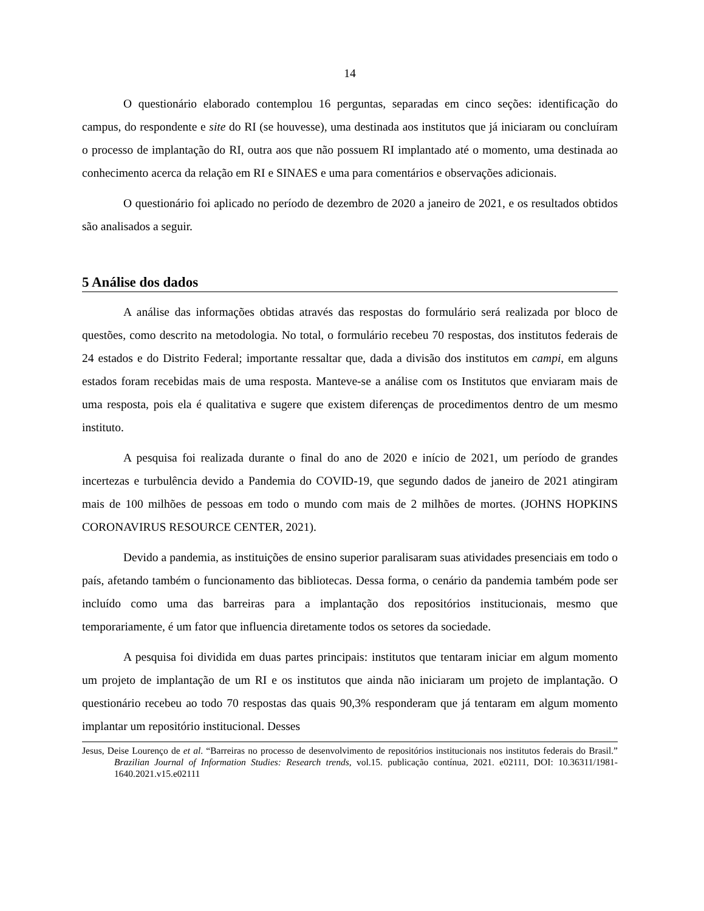14
O questionário elaborado contemplou 16 perguntas, separadas em cinco seções: identificação do campus, do respondente e site do RI (se houvesse), uma destinada aos institutos que já iniciaram ou concluíram o processo de implantação do RI, outra aos que não possuem RI implantado até o momento, uma destinada ao conhecimento acerca da relação em RI e SINAES e uma para comentários e observações adicionais.
O questionário foi aplicado no período de dezembro de 2020 a janeiro de 2021, e os resultados obtidos são analisados a seguir.
5 Análise dos dados
A análise das informações obtidas através das respostas do formulário será realizada por bloco de questões, como descrito na metodologia. No total, o formulário recebeu 70 respostas, dos institutos federais de 24 estados e do Distrito Federal; importante ressaltar que, dada a divisão dos institutos em campi, em alguns estados foram recebidas mais de uma resposta. Manteve-se a análise com os Institutos que enviaram mais de uma resposta, pois ela é qualitativa e sugere que existem diferenças de procedimentos dentro de um mesmo instituto.
A pesquisa foi realizada durante o final do ano de 2020 e início de 2021, um período de grandes incertezas e turbulência devido a Pandemia do COVID-19, que segundo dados de janeiro de 2021 atingiram mais de 100 milhões de pessoas em todo o mundo com mais de 2 milhões de mortes. (JOHNS HOPKINS CORONAVIRUS RESOURCE CENTER, 2021).
Devido a pandemia, as instituições de ensino superior paralisaram suas atividades presenciais em todo o país, afetando também o funcionamento das bibliotecas. Dessa forma, o cenário da pandemia também pode ser incluído como uma das barreiras para a implantação dos repositórios institucionais, mesmo que temporariamente, é um fator que influencia diretamente todos os setores da sociedade.
A pesquisa foi dividida em duas partes principais: institutos que tentaram iniciar em algum momento um projeto de implantação de um RI e os institutos que ainda não iniciaram um projeto de implantação. O questionário recebeu ao todo 70 respostas das quais 90,3% responderam que já tentaram em algum momento implantar um repositório institucional. Desses
Jesus, Deise Lourenço de et al. “Barreiras no processo de desenvolvimento de repositórios institucionais nos institutos federais do Brasil.” Brazilian Journal of Information Studies: Research trends, vol.15. publicação contínua, 2021. e02111, DOI: 10.36311/1981-1640.2021.v15.e02111